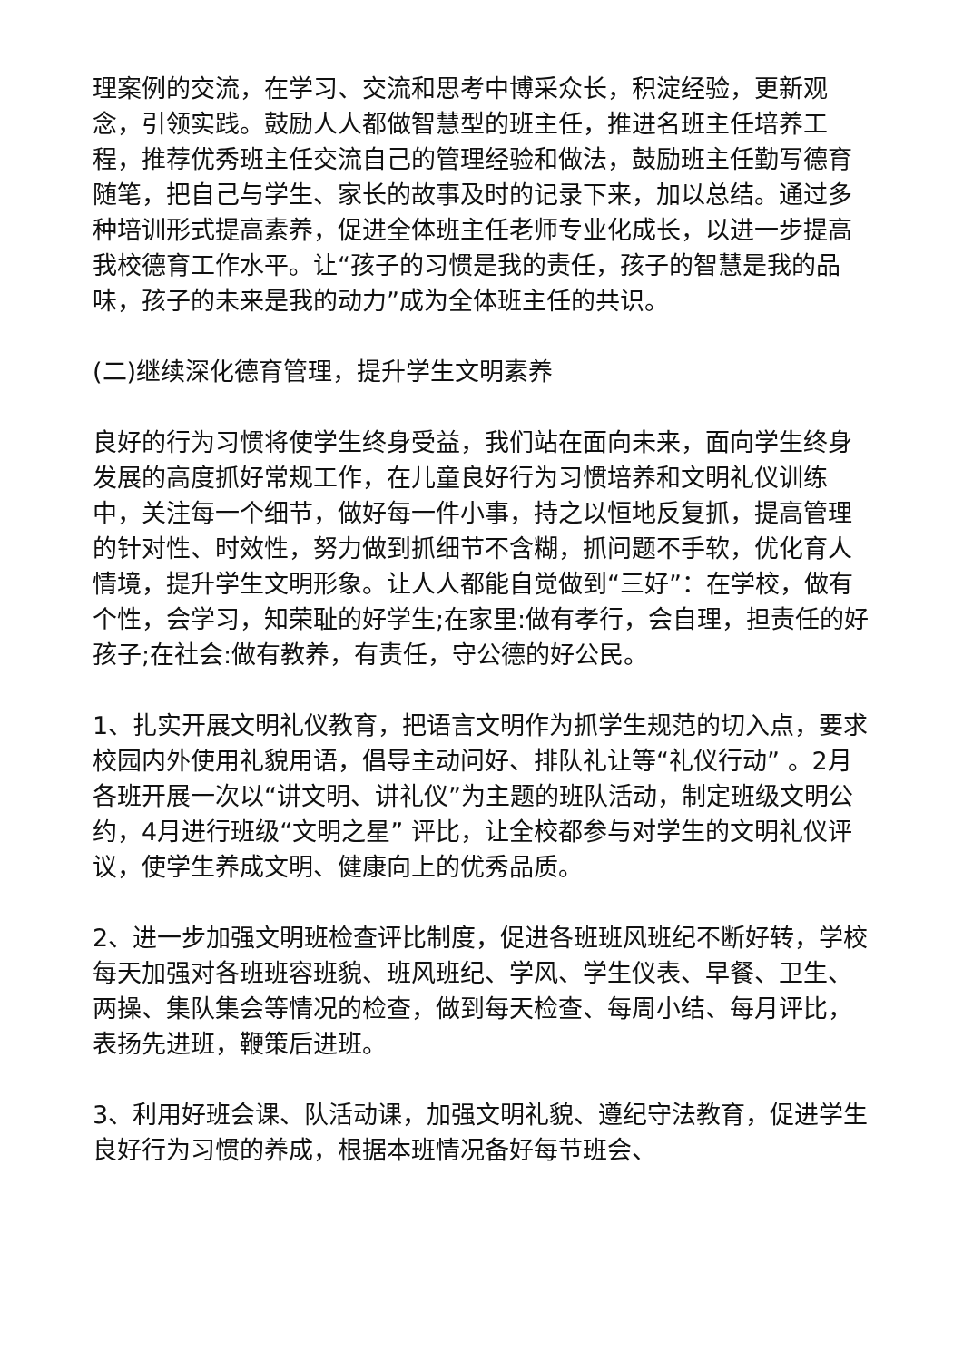理案例的交流，在学习、交流和思考中博采众长，积淀经验，更新观念，引领实践。鼓励人人都做智慧型的班主任，推进名班主任培养工程，推荐优秀班主任交流自己的管理经验和做法，鼓励班主任勤写德育随笔，把自己与学生、家长的故事及时的记录下来，加以总结。通过多种培训形式提高素养，促进全体班主任老师专业化成长，以进一步提高我校德育工作水平。让“孩子的习惯是我的责任，孩子的智慧是我的品味，孩子的未来是我的动力”成为全体班主任的共识。
(二)继续深化德育管理，提升学生文明素养
良好的行为习惯将使学生终身受益，我们站在面向未来，面向学生终身发展的高度抓好常规工作，在儿童良好行为习惯培养和文明礼仪训练中，关注每一个细节，做好每一件小事，持之以恒地反复抓，提高管理的针对性、时效性，努力做到抓细节不含糊，抓问题不手软，优化育人情境，提升学生文明形象。让人人都能自觉做到“三好”：在学校，做有个性，会学习，知荣耻的好学生;在家里:做有孝行，会自理，担责任的好孩子;在社会:做有教养，有责任，守公德的好公民。
1、扎实开展文明礼仪教育，把语言文明作为抓学生规范的切入点，要求校园内外使用礼貌用语，倡导主动问好、排队礼让等“礼仪行动” 。2月各班开展一次以“讲文明、讲礼仪”为主题的班队活动，制定班级文明公约，4月进行班级“文明之星” 评比，让全校都参与对学生的文明礼仪评议，使学生养成文明、健康向上的优秀品质。
2、进一步加强文明班检查评比制度，促进各班班风班纪不断好转，学校每天加强对各班班容班貌、班风班纪、学风、学生仪表、早餐、卫生、两操、集队集会等情况的检查，做到每天检查、每周小结、每月评比，表扬先进班，鞭策后进班。
3、利用好班会课、队活动课，加强文明礼貌、遵纪守法教育，促进学生良好行为习惯的养成，根据本班情况备好每节班会、